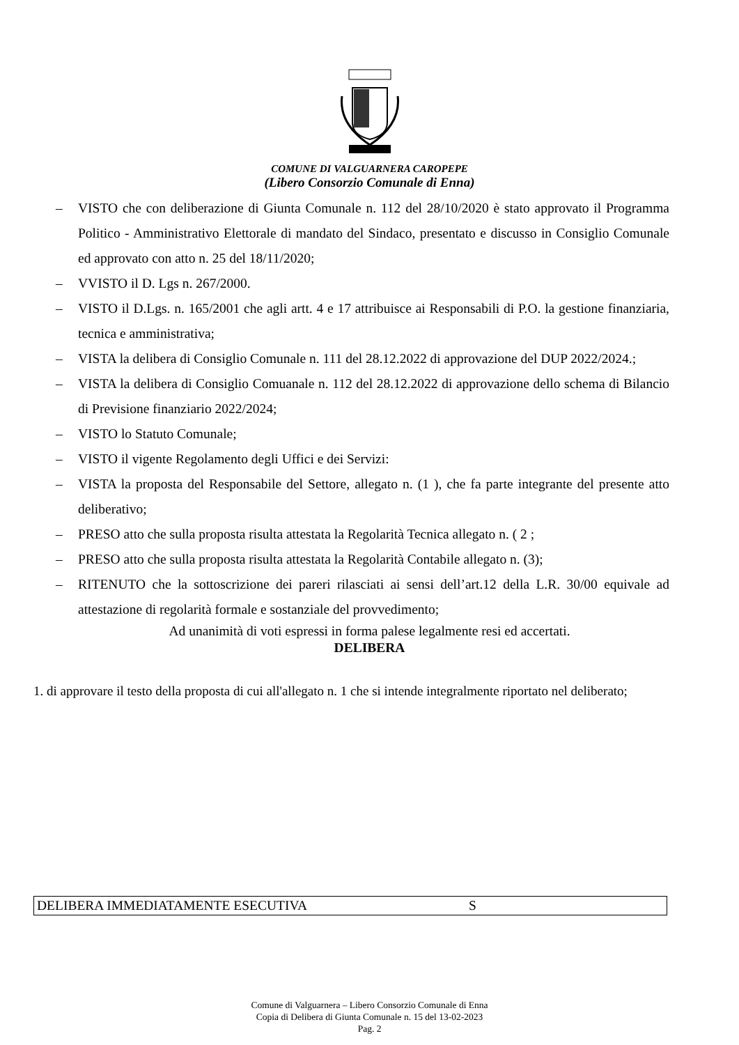COMUNE DI VALGUARNERA CAROPEPE
(Libero Consorzio Comunale di Enna)
– VISTO che con deliberazione di Giunta Comunale n. 112 del 28/10/2020 è stato approvato il Programma Politico - Amministrativo Elettorale di mandato del Sindaco, presentato e discusso in Consiglio Comunale ed approvato con atto n. 25 del 18/11/2020;
– VVISTO il D. Lgs n. 267/2000.
– VISTO il D.Lgs. n. 165/2001 che agli artt. 4 e 17 attribuisce ai Responsabili di P.O. la gestione finanziaria, tecnica e amministrativa;
– VISTA la delibera di Consiglio Comunale n. 111 del 28.12.2022 di approvazione del DUP 2022/2024.;
– VISTA la delibera di Consiglio Comuanale n. 112 del 28.12.2022 di approvazione dello schema di Bilancio di Previsione finanziario 2022/2024;
– VISTO lo Statuto Comunale;
– VISTO il vigente Regolamento degli Uffici e dei Servizi:
– VISTA la proposta del Responsabile del Settore, allegato n. (1 ), che fa parte integrante del presente atto deliberativo;
– PRESO atto che sulla proposta risulta attestata la Regolarità Tecnica allegato n. ( 2 ;
– PRESO atto che sulla proposta risulta attestata la Regolarità Contabile allegato n. (3);
– RITENUTO che la sottoscrizione dei pareri rilasciati ai sensi dell’art.12 della L.R. 30/00 equivale ad attestazione di regolarità formale e sostanziale del provvedimento;
Ad unanimità di voti espressi in forma palese legalmente resi ed accertati.
DELIBERA
1. di approvare il testo della proposta di cui all'allegato n. 1 che si intende integralmente riportato nel deliberato;
DELIBERA IMMEDIATAMENTE ESECUTIVA S
Comune di Valguarnera – Libero Consorzio Comunale di Enna
Copia di Delibera di Giunta Comunale n. 15 del 13-02-2023
Pag. 2